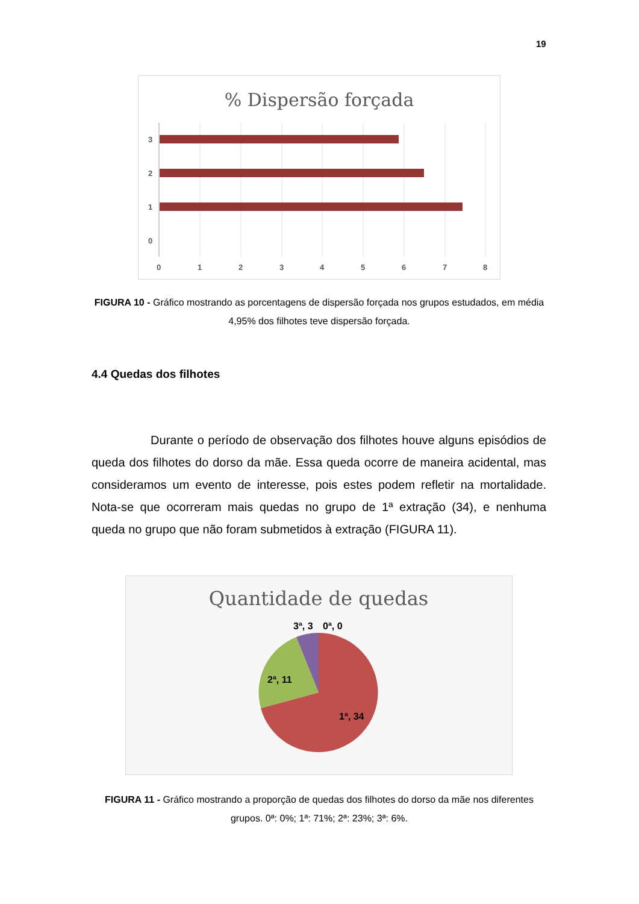19
% Dispersão forçada
3
2
1
0
0
1
2
3
4
5
6
7
8
FIGURA 10 - Gráfico mostrando as porcentagens de dispersão forçada nos grupos estudados, em média 4,95% dos filhotes teve dispersão forçada.
4.4 Quedas dos filhotes
Durante o período de observação dos filhotes houve alguns episódios de queda dos filhotes do dorso da mãe. Essa queda ocorre de maneira acidental, mas consideramos um evento de interesse, pois estes podem refletir na mortalidade. Nota-se que ocorreram mais quedas no grupo de 1ª extração (34), e nenhuma queda no grupo que não foram submetidos à extração (FIGURA 11).
Quantidade de quedas
3ª, 3
0ª, 0
2ª, 11
1ª, 34
FIGURA 11 - Gráfico mostrando a proporção de quedas dos filhotes do dorso da mãe nos diferentes grupos. 0ª: 0%; 1ª: 71%; 2ª: 23%; 3ª: 6%.